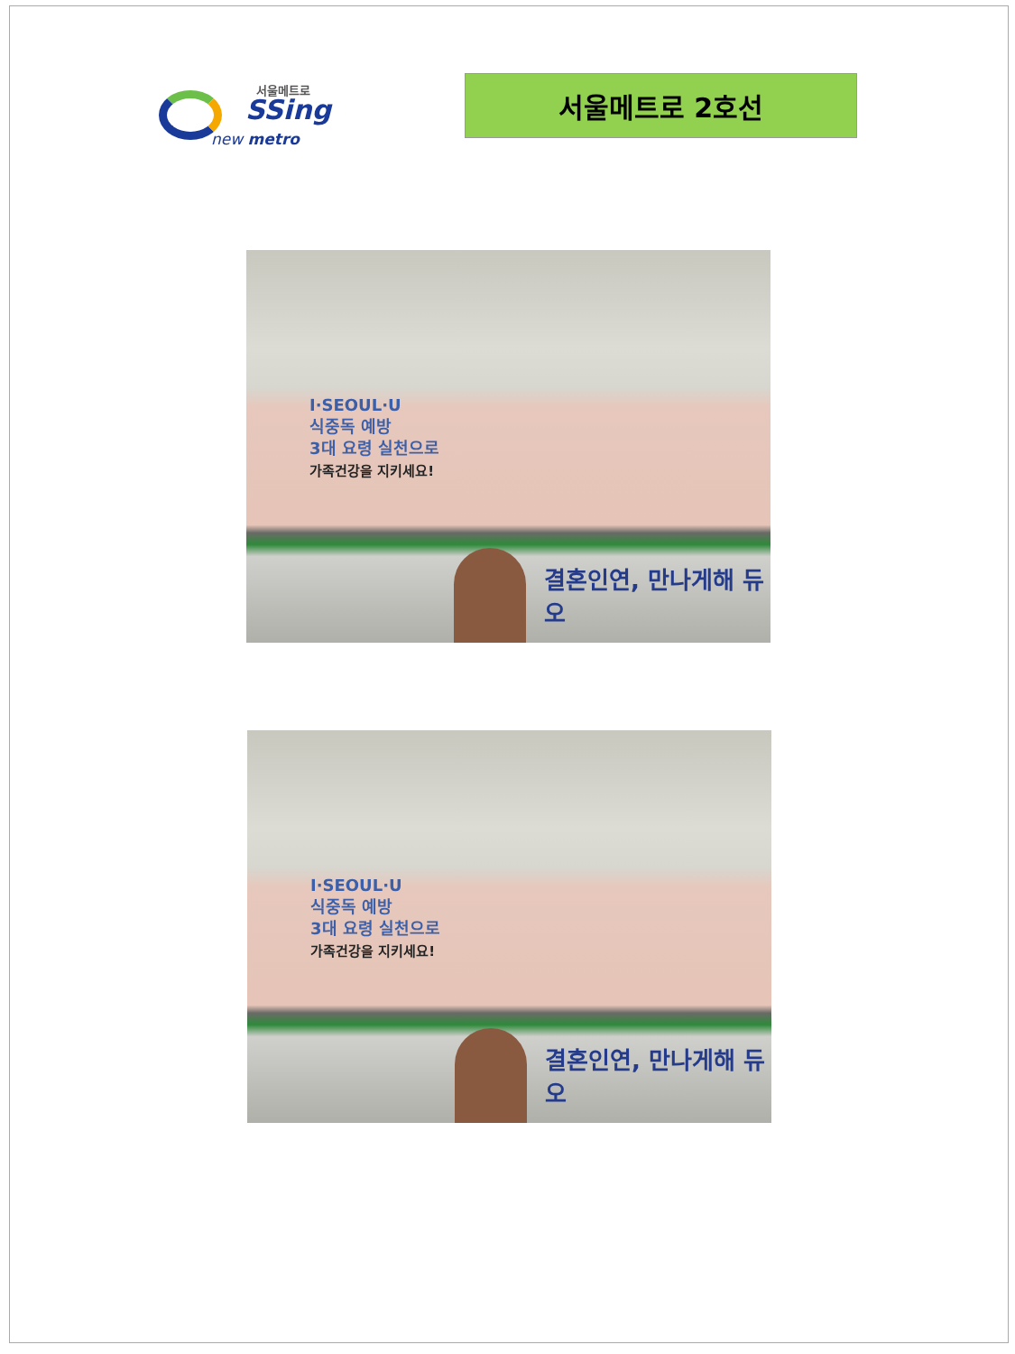서울메트로
SSing
new metro
서울메트로 2호선
I·SEOUL·U
식중독 예방
3대 요령 실천으로
가족건강을 지키세요!
결혼인연, 만나게해 듀오
I·SEOUL·U
식중독 예방
3대 요령 실천으로
가족건강을 지키세요!
결혼인연, 만나게해 듀오